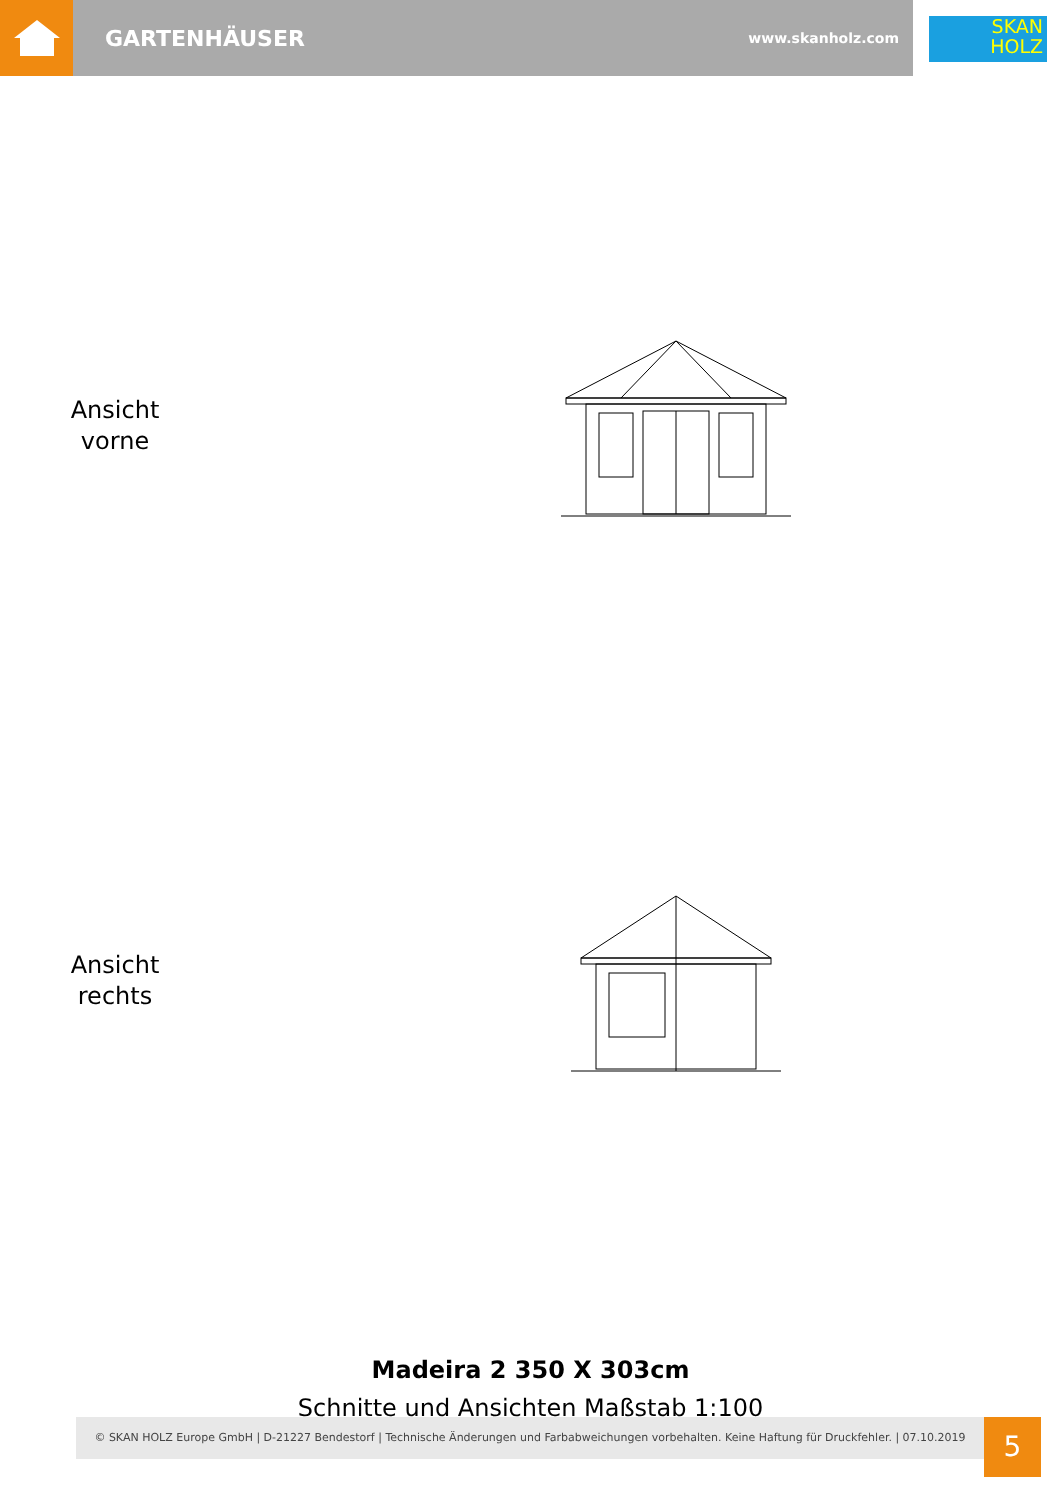GARTENHÄUSER www.skanholz.com
SKAN
HOLZ
Ansicht
vorne
Ansicht
rechts
Madeira 2 350 X 303cm
Schnitte und Ansichten Maßstab 1:100
© SKAN HOLZ Europe GmbH | D-21227 Bendestorf | Technische Änderungen und Farbabweichungen vorbehalten. Keine Haftung für Druckfehler. | 07.10.2019
5